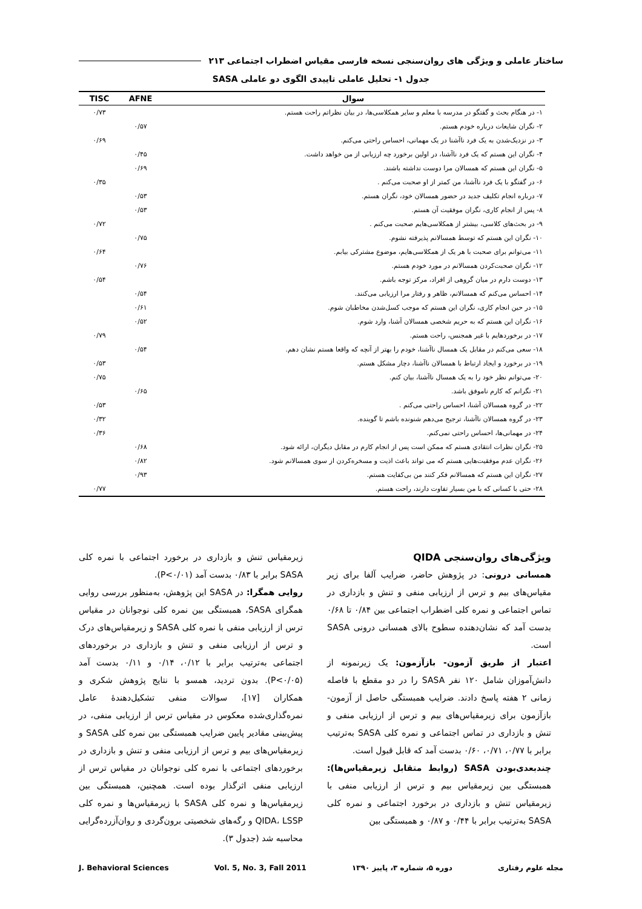ساختار عاملی و ویژگی های روان‌سنجی نسخه فارسی مقیاس اضطراب اجتماعی ۲۱۳
جدول ۱- تحلیل عاملی تاییدی الگوی دو عاملی SASA
| سوال | AFNE | TISC |
| --- | --- | --- |
| ۱- در هنگام بحث و گفتگو در مدرسه با معلم و سایر همکلاسی‌ها، در بیان نظراتم راحت هستم. | | ۰/۷۳ |
| ۲- نگران شایعات درباره خودم هستم. | ۰/۵۷ | |
| ۳- در نزدیک‌شدن به یک فرد ناآشنا در یک مهمانی، احساس راحتی می‌کنم. | | ۰/۶۹ |
| ۴- نگران این هستم که یک فرد ناآشنا، در اولین برخورد چه ارزیابی از من خواهد داشت. | ۰/۴۵ | |
| ۵- نگران این هستم که همسالان مرا دوست نداشته باشند. | ۰/۶۹ | |
| ۶- در گفتگو با یک فرد ناآشنا، من کمتر از او صحبت می‌کنم . | | ۰/۳۵ |
| ۷- درباره انجام تکلیف جدید در حضور همسالان خود، نگران هستم. | ۰/۵۳ | |
| ۸- پس از انجام کاری، نگران موفقیت آن هستم. | ۰/۵۳ | |
| ۹- در بحث‌های کلاسی، بیشتر از همکلاسی‌هایم صحبت می‌کنم . | | ۰/۷۲ |
| ۱۰- نگران این هستم که توسط همسالانم پذیرفته نشوم. | ۰/۷۵ | |
| ۱۱- می‌توانم برای صحبت با هر یک از همکلاسی‌هایم، موضوع مشترکی بیابم. | | ۰/۶۴ |
| ۱۲- نگران صحبت‌کردن همسالانم در مورد خودم هستم. | ۰/۷۶ | |
| ۱۳- دوست دارم در میان گروهی از افراد، مرکز توجه باشم. | | ۰/۵۴ |
| ۱۴- احساس می‌کنم که همسالانم، ظاهر و رفتار مرا ارزیابی می‌کنند. | ۰/۵۴ | |
| ۱۵- در حین انجام کاری، نگران این هستم که موجب کسل‌شدن مخاطبان شوم. | ۰/۶۱ | |
| ۱۶- نگران این هستم که به حریم شخصی همسالان آشنا، وارد شوم. | ۰/۵۲ | |
| ۱۷- در برخوردهایم با غیر همجنس، راحت هستم. | | ۰/۷۹ |
| ۱۸- سعی می‌کنم در مقابل یک همسال ناآشنا، خودم را بهتر از آنچه که واقعا هستم نشان دهم. | ۰/۵۴ | |
| ۱۹- در برخورد و ایجاد ارتباط با همسالان ناآشنا، دچار مشکل هستم. | | ۰/۵۳ |
| ۲۰- می‌توانم نظر خود را به یک همسال ناآشنا، بیان کنم. | | ۰/۷۵ |
| ۲۱- نگرانم که کارم ناموفق باشد. | ۰/۶۵ | |
| ۲۲- در گروه همسالان آشنا، احساس راحتی می‌کنم . | | ۰/۵۳ |
| ۲۳- در گروه همسالان ناآشنا، ترجیح می‌دهم شنونده باشم تا گوینده. | | ۰/۳۲ |
| ۲۴- در مهمانی‌ها، احساس راحتی نمی‌کنم. | | ۰/۳۶ |
| ۲۵- نگران نظرات انتقادی هستم که ممکن است پس از انجام کارم در مقابل دیگران، ارائه شود. | ۰/۶۸ | |
| ۲۶- نگران عدم موفقیت‌هایی هستم که می تواند باعث اذیت و مسخره‌کردن از سوی همسالانم شود. | ۰/۸۲ | |
| ۲۷- نگران این هستم که همسالانم فکر کنند من بی‌کفایت هستم. | ۰/۹۳ | |
| ۲۸- حتی با کسانی که با من بسیار تفاوت دارند، راحت هستم. | | ۰/۷۷ |
ویژگی‌های روان‌سنجی QIDA
همسانی درونی: در پژوهش حاضر، ضرایب آلفا برای زیر مقیاس‌های بیم و ترس از ارزیابی منفی و تنش و بازداری در تماس اجتماعی و نمره کلی اضطراب اجتماعی بین ۰/۸۴ تا ۰/۶۸ بدست آمد که نشان‌دهنده سطوح بالای همسانی درونی SASA است.
اعتبار از طریق آزمون- بازآزمون: یک زیرنمونه از دانش‌آموزان شامل ۱۲۰ نفر SASA را در دو مقطع با فاصله زمانی ۲ هفته پاسخ دادند. ضرایب همبستگی حاصل از آزمون- بازآزمون برای زیرمقیاس‌های بیم و ترس از ارزیابی منفی و تنش و بازداری در تماس اجتماعی و نمره کلی SASA به‌ترتیب برابر با ۰/۷۷، ۰/۷۱، ۰/۶۰ بدست آمد که قابل قبول است.
چندبعدی‌بودن SASA (روابط متقابل زیرمقیاس‌ها): همبستگی بین زیرمقیاس بیم و ترس از ارزیابی منفی با زیرمقیاس تنش و بازداری در برخورد اجتماعی و نمره کلی SASA به‌ترتیب برابر با ۰/۴۴ و ۰/۸۷ و همبستگی بین
زیرمقیاس تنش و بازداری در برخورد اجتماعی با نمره کلی SASA برابر با ۰/۸۳ بدست آمد (P<۰/۰۱).
روایی همگرا: در SASA این پژوهش، به‌منظور بررسی روایی همگرای SASA، همبستگی بین نمره کلی نوجوانان در مقیاس ترس از ارزیابی منفی با نمره کلی SASA و زیرمقیاس‌های درک و ترس از ارزیابی منفی و تنش و بازداری در برخوردهای اجتماعی به‌ترتیب برابر با ۰/۱۲، ۰/۱۴ و ۰/۱۱ بدست آمد (P<۰/۰۵). بدون تردید، همسو با نتایج پژوهش شکری و همکاران [۱۷]، سوالات منفی تشکیل‌دهندهٔ عامل نمره‌گذاری‌شده معکوس در مقیاس ترس از ارزیابی منفی، در پیش‌بینی مقادیر پایین ضرایب همبستگی بین نمره کلی SASA و زیرمقیاس‌های بیم و ترس از ارزیابی منفی و تنش و بازداری در برخوردهای اجتماعی با نمره کلی نوجوانان در مقیاس ترس از ارزیابی منفی اثرگذار بوده است. همچنین، همبستگی بین زیرمقیاس‌ها و نمره کلی SASA با زیرمقیاس‌ها و نمره کلی QIDA، LSSP و رگه‌های شخصیتی برون‌گردی و روان‌آزرده‌گرایی محاسبه شد (جدول ۳).
مجله علوم رفتاری دوره ۵، شماره ۳، پاییز ۱۳۹۰ Vol. 5, No. 3, Fall 2011 J. Behavioral Sciences